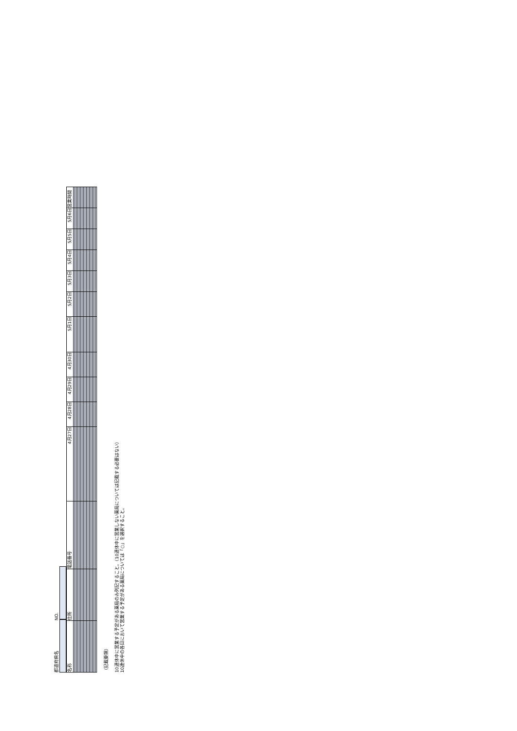都道府県名 NO.
| 名称 | 住所 | 電話番号 | 4月27日 | 4月28日 | 4月29日 | 4月30日 | 5月1日 | 5月2日 | 5月3日 | 5月4日 | 5月5日 | 5月6日 | 営業時間 |
| --- | --- | --- | --- | --- | --- | --- | --- | --- | --- | --- | --- | --- | --- |
（記載要領）
10連休中に営業する予定がある薬局のみ列記すること。（10連休中に営業しない薬局については記載する必要はない）
10連休中の各日において営業する予定がある薬局については「○」を選択すること。